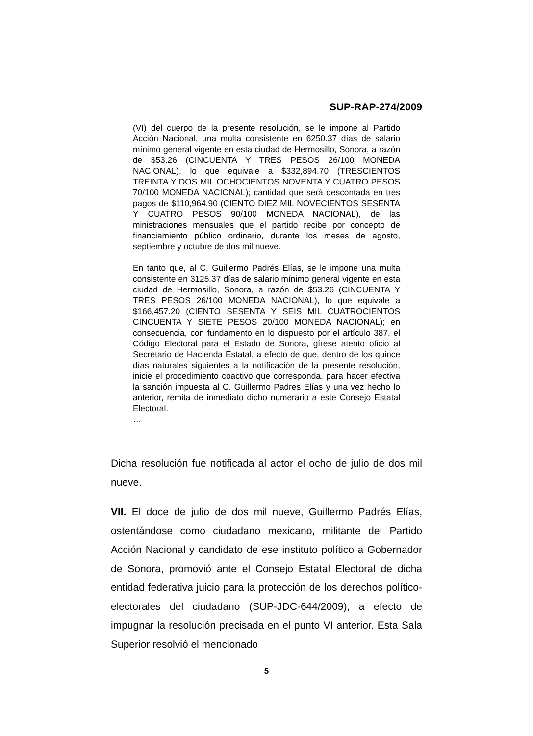SUP-RAP-274/2009
(VI) del cuerpo de la presente resolución, se le impone al Partido Acción Nacional, una multa consistente en 6250.37 días de salario mínimo general vigente en esta ciudad de Hermosillo, Sonora, a razón de $53.26 (CINCUENTA Y TRES PESOS 26/100 MONEDA NACIONAL), lo que equivale a $332,894.70 (TRESCIENTOS TREINTA Y DOS MIL OCHOCIENTOS NOVENTA Y CUATRO PESOS 70/100 MONEDA NACIONAL); cantidad que será descontada en tres pagos de $110,964.90 (CIENTO DIEZ MIL NOVECIENTOS SESENTA Y CUATRO PESOS 90/100 MONEDA NACIONAL), de las ministraciones mensuales que el partido recibe por concepto de financiamiento público ordinario, durante los meses de agosto, septiembre y octubre de dos mil nueve.
En tanto que, al C. Guillermo Padrés Elías, se le impone una multa consistente en 3125.37 días de salario mínimo general vigente en esta ciudad de Hermosillo, Sonora, a razón de $53.26 (CINCUENTA Y TRES PESOS 26/100 MONEDA NACIONAL), lo que equivale a $166,457.20 (CIENTO SESENTA Y SEIS MIL CUATROCIENTOS CINCUENTA Y SIETE PESOS 20/100 MONEDA NACIONAL); en consecuencia, con fundamento en lo dispuesto por el artículo 387, el Código Electoral para el Estado de Sonora, gírese atento oficio al Secretario de Hacienda Estatal, a efecto de que, dentro de los quince días naturales siguientes a la notificación de la presente resolución, inicie el procedimiento coactivo que corresponda, para hacer efectiva la sanción impuesta al C. Guillermo Padres Elías y una vez hecho lo anterior, remita de inmediato dicho numerario a este Consejo Estatal Electoral.
…
Dicha resolución fue notificada al actor el ocho de julio de dos mil nueve.
VII. El doce de julio de dos mil nueve, Guillermo Padrés Elías, ostentándose como ciudadano mexicano, militante del Partido Acción Nacional y candidato de ese instituto político a Gobernador de Sonora, promovió ante el Consejo Estatal Electoral de dicha entidad federativa juicio para la protección de los derechos político-electorales del ciudadano (SUP-JDC-644/2009), a efecto de impugnar la resolución precisada en el punto VI anterior. Esta Sala Superior resolvió el mencionado
5